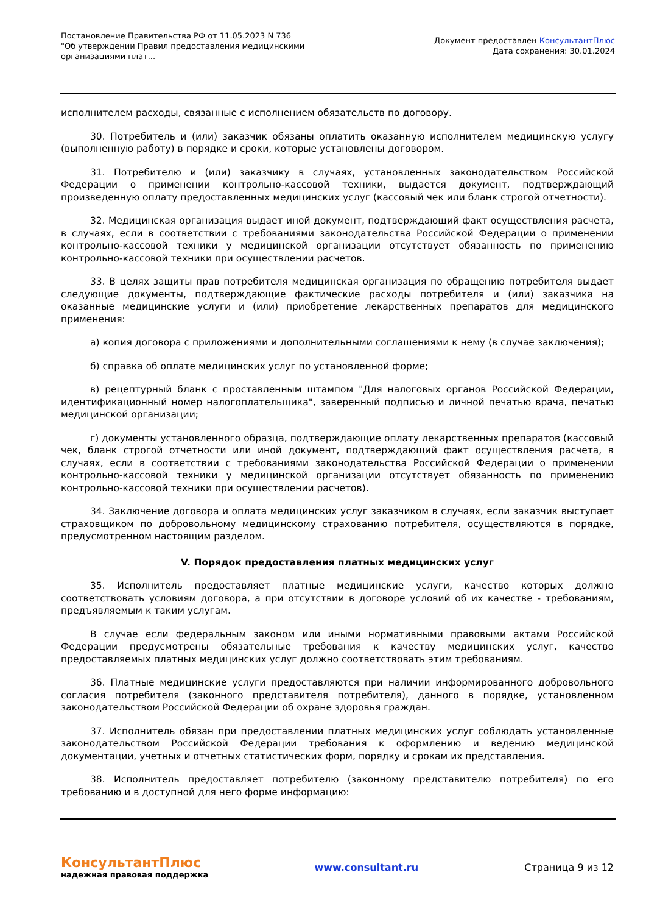Постановление Правительства РФ от 11.05.2023 N 736
"Об утверждении Правил предоставления медицинскими организациями плат...
Документ предоставлен КонсультантПлюс
Дата сохранения: 30.01.2024
исполнителем расходы, связанные с исполнением обязательств по договору.
30. Потребитель и (или) заказчик обязаны оплатить оказанную исполнителем медицинскую услугу (выполненную работу) в порядке и сроки, которые установлены договором.
31. Потребителю и (или) заказчику в случаях, установленных законодательством Российской Федерации о применении контрольно-кассовой техники, выдается документ, подтверждающий произведенную оплату предоставленных медицинских услуг (кассовый чек или бланк строгой отчетности).
32. Медицинская организация выдает иной документ, подтверждающий факт осуществления расчета, в случаях, если в соответствии с требованиями законодательства Российской Федерации о применении контрольно-кассовой техники у медицинской организации отсутствует обязанность по применению контрольно-кассовой техники при осуществлении расчетов.
33. В целях защиты прав потребителя медицинская организация по обращению потребителя выдает следующие документы, подтверждающие фактические расходы потребителя и (или) заказчика на оказанные медицинские услуги и (или) приобретение лекарственных препаратов для медицинского применения:
а) копия договора с приложениями и дополнительными соглашениями к нему (в случае заключения);
б) справка об оплате медицинских услуг по установленной форме;
в) рецептурный бланк с проставленным штампом "Для налоговых органов Российской Федерации, идентификационный номер налогоплательщика", заверенный подписью и личной печатью врача, печатью медицинской организации;
г) документы установленного образца, подтверждающие оплату лекарственных препаратов (кассовый чек, бланк строгой отчетности или иной документ, подтверждающий факт осуществления расчета, в случаях, если в соответствии с требованиями законодательства Российской Федерации о применении контрольно-кассовой техники у медицинской организации отсутствует обязанность по применению контрольно-кассовой техники при осуществлении расчетов).
34. Заключение договора и оплата медицинских услуг заказчиком в случаях, если заказчик выступает страховщиком по добровольному медицинскому страхованию потребителя, осуществляются в порядке, предусмотренном настоящим разделом.
V. Порядок предоставления платных медицинских услуг
35. Исполнитель предоставляет платные медицинские услуги, качество которых должно соответствовать условиям договора, а при отсутствии в договоре условий об их качестве - требованиям, предъявляемым к таким услугам.
В случае если федеральным законом или иными нормативными правовыми актами Российской Федерации предусмотрены обязательные требования к качеству медицинских услуг, качество предоставляемых платных медицинских услуг должно соответствовать этим требованиям.
36. Платные медицинские услуги предоставляются при наличии информированного добровольного согласия потребителя (законного представителя потребителя), данного в порядке, установленном законодательством Российской Федерации об охране здоровья граждан.
37. Исполнитель обязан при предоставлении платных медицинских услуг соблюдать установленные законодательством Российской Федерации требования к оформлению и ведению медицинской документации, учетных и отчетных статистических форм, порядку и срокам их представления.
38. Исполнитель предоставляет потребителю (законному представителю потребителя) по его требованию и в доступной для него форме информацию:
КонсультантПлюс
надежная правовая поддержка
www.consultant.ru Страница 9 из 12